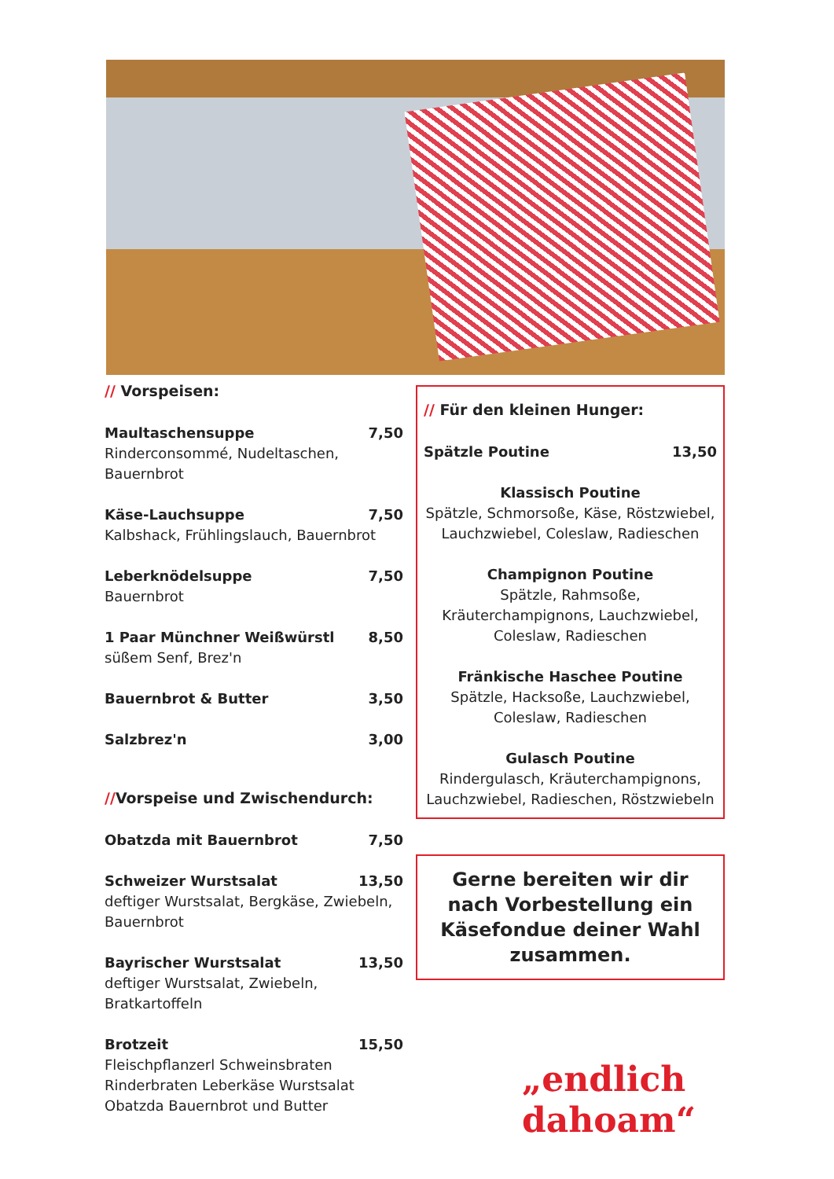// Vorspeisen:
Maultaschensuppe 7,50
Rinderconsommé, Nudeltaschen, Bauernbrot
Käse-Lauchsuppe 7,50
Kalbshack, Frühlingslauch, Bauernbrot
Leberknödelsuppe 7,50
Bauernbrot
1 Paar Münchner Weißwürstl 8,50
süßem Senf, Brez'n
Bauernbrot & Butter 3,50
Salzbrez'n 3,00
//Vorspeise und Zwischendurch:
Obatzda mit Bauernbrot 7,50
Schweizer Wurstsalat 13,50
deftiger Wurstsalat, Bergkäse, Zwiebeln, Bauernbrot
Bayrischer Wurstsalat 13,50
deftiger Wurstsalat, Zwiebeln, Bratkartoffeln
Brotzeit 15,50
Fleischpflanzerl Schweinsbraten Rinderbraten Leberkäse Wurstsalat Obatzda Bauernbrot und Butter
// Für den kleinen Hunger:
Spätzle Poutine 13,50
Klassisch Poutine
Spätzle, Schmorsoße, Käse, Röstzwiebel, Lauchzwiebel, Coleslaw, Radieschen
Champignon Poutine
Spätzle, Rahmsoße, Kräuterchampignons, Lauchzwiebel, Coleslaw, Radieschen
Fränkische Haschee Poutine
Spätzle, Hacksoße, Lauchzwiebel, Coleslaw, Radieschen
Gulasch Poutine
Rindergulasch, Kräuterchampignons, Lauchzwiebel, Radieschen, Röstzwiebeln
Gerne bereiten wir dir nach Vorbestellung ein Käsefondue deiner Wahl zusammen.
„endlich
dahoam“